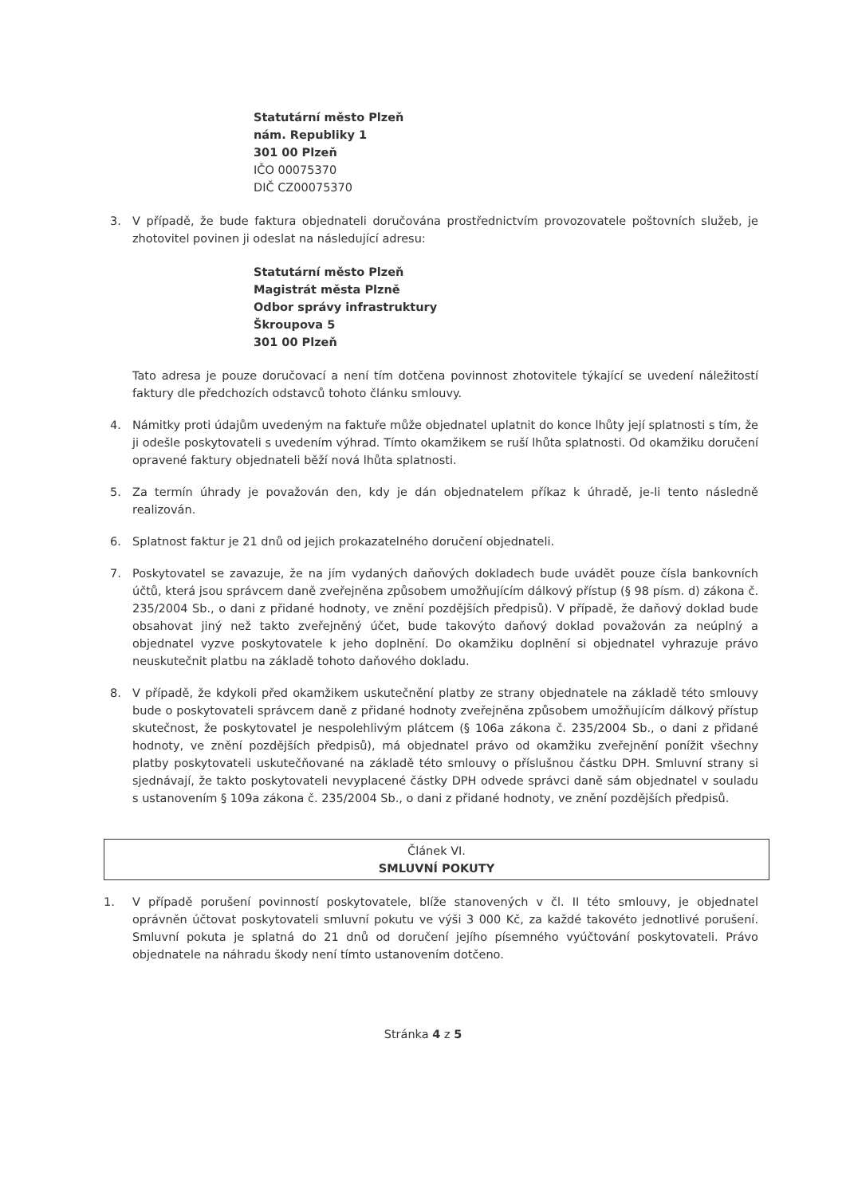Statutární město Plzeň
nám. Republiky 1
301 00 Plzeň
IČO 00075370
DIČ CZ00075370
3. V případě, že bude faktura objednateli doručována prostřednictvím provozovatele poštovních služeb, je zhotovitel povinen ji odeslat na následující adresu:
Statutární město Plzeň
Magistrát města Plzně
Odbor správy infrastruktury
Škroupova 5
301 00 Plzeň
Tato adresa je pouze doručovací a není tím dotčena povinnost zhotovitele týkající se uvedení náležitostí faktury dle předchozích odstavců tohoto článku smlouvy.
4. Námitky proti údajům uvedeným na faktuře může objednatel uplatnit do konce lhůty její splatnosti s tím, že ji odešle poskytovateli s uvedením výhrad. Tímto okamžikem se ruší lhůta splatnosti. Od okamžiku doručení opravené faktury objednateli běží nová lhůta splatnosti.
5. Za termín úhrady je považován den, kdy je dán objednatelem příkaz k úhradě, je-li tento následně realizován.
6. Splatnost faktur je 21 dnů od jejich prokazatelného doručení objednateli.
7. Poskytovatel se zavazuje, že na jím vydaných daňových dokladech bude uvádět pouze čísla bankovních účtů, která jsou správcem daně zveřejněna způsobem umožňujícím dálkový přístup (§ 98 písm. d) zákona č. 235/2004 Sb., o dani z přidané hodnoty, ve znění pozdějších předpisů). V případě, že daňový doklad bude obsahovat jiný než takto zveřejněný účet, bude takovýto daňový doklad považován za neúplný a objednatel vyzve poskytovatele k jeho doplnění. Do okamžiku doplnění si objednatel vyhrazuje právo neuskutečnit platbu na základě tohoto daňového dokladu.
8. V případě, že kdykoli před okamžikem uskutečnění platby ze strany objednatele na základě této smlouvy bude o poskytovateli správcem daně z přidané hodnoty zveřejněna způsobem umožňujícím dálkový přístup skutečnost, že poskytovatel je nespolehlivým plátcem (§ 106a zákona č. 235/2004 Sb., o dani z přidané hodnoty, ve znění pozdějších předpisů), má objednatel právo od okamžiku zveřejnění ponížit všechny platby poskytovateli uskutečňované na základě této smlouvy o příslušnou částku DPH. Smluvní strany si sjednávají, že takto poskytovateli nevyplacené částky DPH odvede správci daně sám objednatel v souladu s ustanovením § 109a zákona č. 235/2004 Sb., o dani z přidané hodnoty, ve znění pozdějších předpisů.
Článek VI.
SMLUVNÍ POKUTY
1. V případě porušení povinností poskytovatele, blíže stanovených v čl. II této smlouvy, je objednatel oprávněn účtovat poskytovateli smluvní pokutu ve výši 3 000 Kč, za každé takovéto jednotlivé porušení. Smluvní pokuta je splatná do 21 dnů od doručení jejího písemného vyúčtování poskytovateli. Právo objednatele na náhradu škody není tímto ustanovením dotčeno.
Stránka 4 z 5